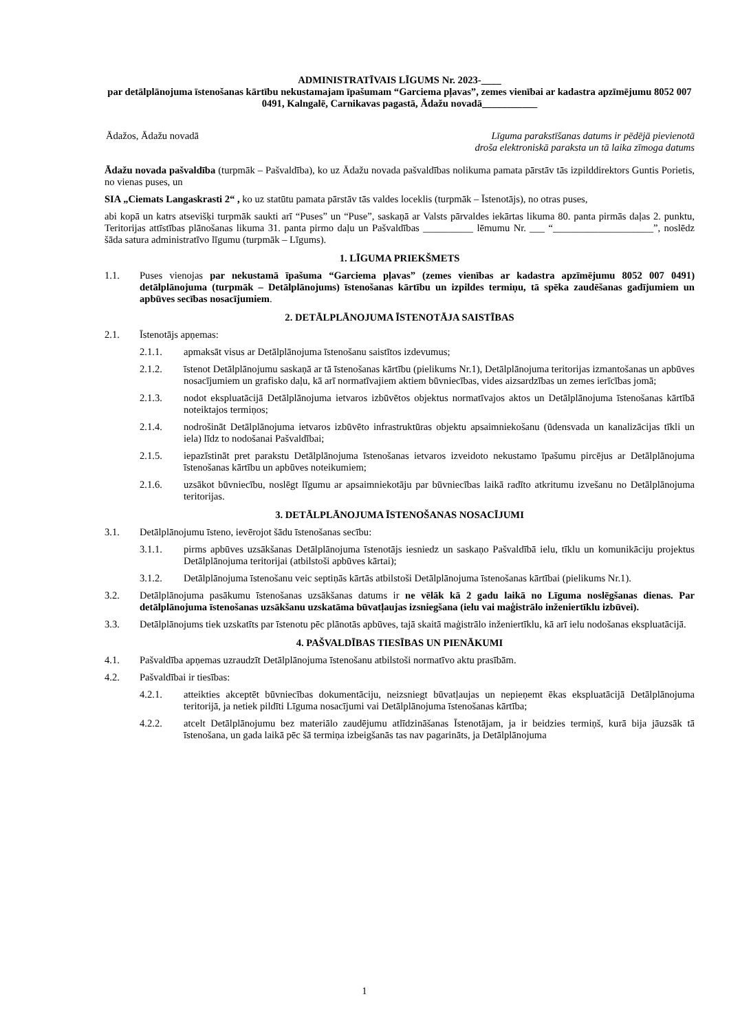ADMINISTRATĪVAIS LĪGUMS Nr. 2023-____
par detālplānojuma īstenošanas kārtību nekustamajam īpašumam “Garciema pļavas”, zemes vienībai ar kadastra apzīmējumu 8052 007 0491, Kalngalē, Carnikavas pagastā, Ādažu novadā___________
Ādažos, Ādažu novadā Līguma parakstīšanas datums ir pēdējā pievienotā
droša elektroniskā paraksta un tā laika zīmoga datums
Ādažu novada pašvaldība (turpmāk – Pašvaldība), ko uz Ādažu novada pašvaldības nolikuma pamata pārstāv tās izpilddirektors Guntis Porietis, no vienas puses, un
SIA „Ciemats Langaskrasti 2“ , ko uz statūtu pamata pārstāv tās valdes loceklis (turpmāk – Īstenotājs), no otras puses,
abi kopā un katrs atsevišķi turpmāk saukti arī “Puses” un “Puse”, saskaņā ar Valsts pārvaldes iekārtas likuma 80. panta pirmās daļas 2. punktu, Teritorijas attīstības plānošanas likuma 31. panta pirmo daļu un Pašvaldības __________ lēmumu Nr. ___ “____________________”, noslēdz šāda satura administratīvo līgumu (turpmāk – Līgums).
1. LĪGUMA PRIEKŠMETS
1.1. Puses vienojas par nekustamā īpašuma “Garciema pļavas” (zemes vienības ar kadastra apzīmējumu 8052 007 0491) detālplānojuma (turpmāk – Detālplānojums) īstenošanas kārtību un izpildes termiņu, tā spēka zaudēšanas gadījumiem un apbūves secības nosacījumiem.
2. DETĀLPLĀNOJUMA ĪSTENOTĀJA SAISTĪBAS
2.1. Īstenotājs apņemas:
2.1.1. apmaksāt visus ar Detālplānojuma īstenošanu saistītos izdevumus;
2.1.2. īstenot Detālplānojumu saskaņā ar tā īstenošanas kārtību (pielikums Nr.1), Detālplānojuma teritorijas izmantošanas un apbūves nosacījumiem un grafisko daļu, kā arī normatīvajiem aktiem būvniecības, vides aizsardzības un zemes ierīcības jomā;
2.1.3. nodot ekspluatācijā Detālplānojuma ietvaros izbūvētos objektus normatīvajos aktos un Detālplānojuma īstenošanas kārtībā noteiktajos termiņos;
2.1.4. nodrošināt Detālplānojuma ietvaros izbūvēto infrastruktūras objektu apsaimniekošanu (ūdensvada un kanalizācijas tīkli un iela) līdz to nodošanai Pašvaldībai;
2.1.5. iepazīstināt pret parakstu Detālplānojuma īstenošanas ietvaros izveidoto nekustamo īpašumu pircējus ar Detālplānojuma īstenošanas kārtību un apbūves noteikumiem;
2.1.6. uzsākot būvniecību, noslēgt līgumu ar apsaimniekotāju par būvniecības laikā radīto atkritumu izvešanu no Detālplānojuma teritorijas.
3. DETĀLPLĀNOJUMA ĪSTENOŠANAS NOSACĪJUMI
3.1. Detālplānojumu īsteno, ievērojot šādu īstenošanas secību:
3.1.1. pirms apbūves uzsākšanas Detālplānojuma īstenotājs iesniedz un saskaņo Pašvaldībā ielu, tīklu un komunikāciju projektus Detālplānojuma teritorijai (atbilstoši apbūves kārtai);
3.1.2. Detālplānojuma īstenošanu veic septiņās kārtās atbilstoši Detālplānojuma īstenošanas kārtībai (pielikums Nr.1).
3.2. Detālplānojuma pasākumu īstenošanas uzsākšanas datums ir ne vēlāk kā 2 gadu laikā no Līguma noslēgšanas dienas. Par detālplānojuma īstenošanas uzsākšanu uzskatāma būvatļaujas izsniegšana (ielu vai maģistrālo inženiertīklu izbūvei).
3.3. Detālplānojums tiek uzskatīts par īstenotu pēc plānotās apbūves, tajā skaitā maģistrālo inženiertīklu, kā arī ielu nodošanas ekspluatācijā.
4. PAŠVALDĪBAS TIESĪBAS UN PIENĀKUMI
4.1. Pašvaldība apņemas uzraudzīt Detālplānojuma īstenošanu atbilstoši normatīvo aktu prasībām.
4.2. Pašvaldībai ir tiesības:
4.2.1. atteikties akceptēt būvniecības dokumentāciju, neizsniegt būvatļaujas un nepieņemt ēkas ekspluatācijā Detālplānojuma teritorijā, ja netiek pildīti Līguma nosacījumi vai Detālplānojuma īstenošanas kārtība;
4.2.2. atcelt Detālplānojumu bez materiālo zaudējumu atlīdzināšanas Īstenotājam, ja ir beidzies termiņš, kurā bija jāuzsāk tā īstenošana, un gada laikā pēc šā termiņa izbeigšanās tas nav pagarināts, ja Detālplānojuma
1